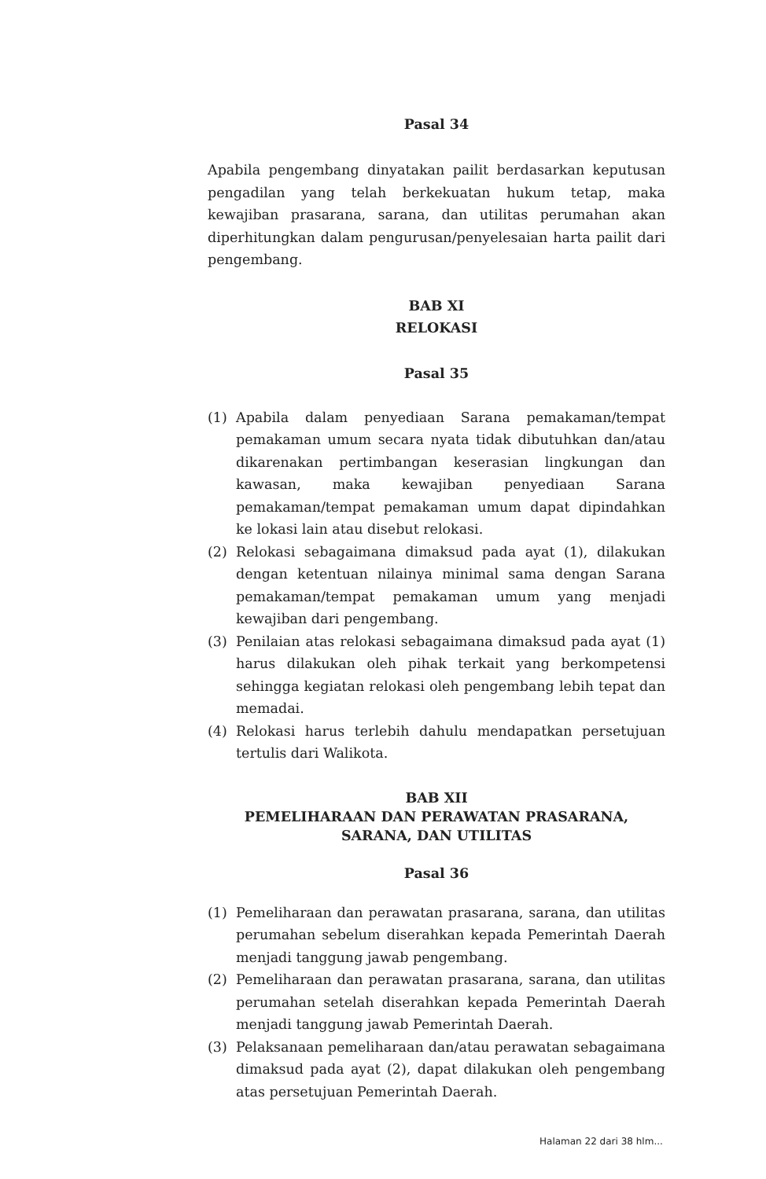Pasal 34
Apabila pengembang dinyatakan pailit berdasarkan keputusan pengadilan yang telah berkekuatan hukum tetap, maka kewajiban prasarana, sarana, dan utilitas perumahan akan diperhitungkan dalam pengurusan/penyelesaian harta pailit dari pengembang.
BAB XI
RELOKASI
Pasal 35
(1) Apabila dalam penyediaan Sarana pemakaman/tempat pemakaman umum secara nyata tidak dibutuhkan dan/atau dikarenakan pertimbangan keserasian lingkungan dan kawasan, maka kewajiban penyediaan Sarana pemakaman/tempat pemakaman umum dapat dipindahkan ke lokasi lain atau disebut relokasi.
(2) Relokasi sebagaimana dimaksud pada ayat (1), dilakukan dengan ketentuan nilainya minimal sama dengan Sarana pemakaman/tempat pemakaman umum yang menjadi kewajiban dari pengembang.
(3) Penilaian atas relokasi sebagaimana dimaksud pada ayat (1) harus dilakukan oleh pihak terkait yang berkompetensi sehingga kegiatan relokasi oleh pengembang lebih tepat dan memadai.
(4) Relokasi harus terlebih dahulu mendapatkan persetujuan tertulis dari Walikota.
BAB XII
PEMELIHARAAN DAN PERAWATAN PRASARANA, SARANA, DAN UTILITAS
Pasal 36
(1) Pemeliharaan dan perawatan prasarana, sarana, dan utilitas perumahan sebelum diserahkan kepada Pemerintah Daerah menjadi tanggung jawab pengembang.
(2) Pemeliharaan dan perawatan prasarana, sarana, dan utilitas perumahan setelah diserahkan kepada Pemerintah Daerah menjadi tanggung jawab Pemerintah Daerah.
(3) Pelaksanaan pemeliharaan dan/atau perawatan sebagaimana dimaksud pada ayat (2), dapat dilakukan oleh pengembang atas persetujuan Pemerintah Daerah.
Halaman 22 dari 38 hlm...